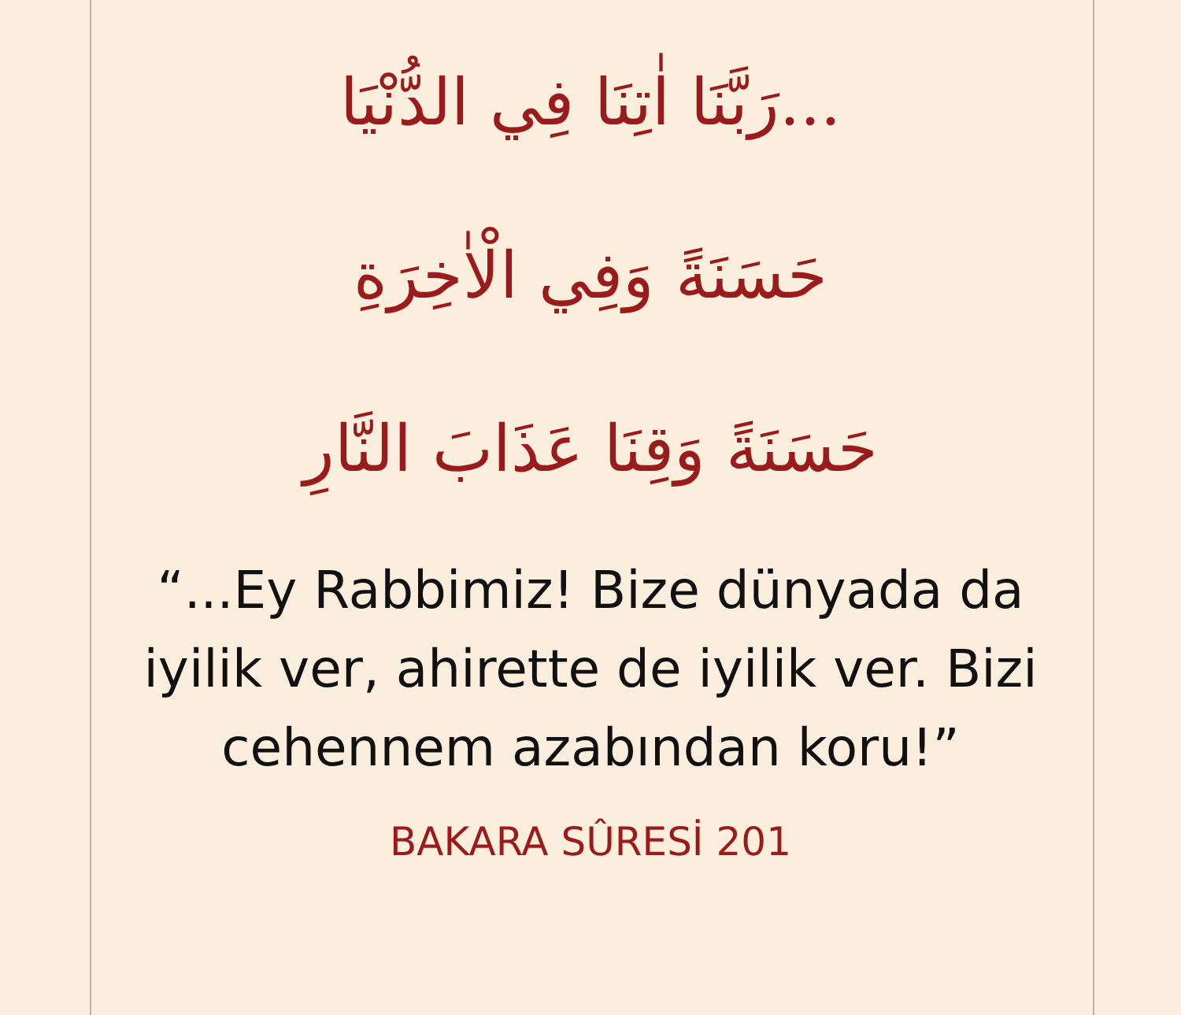...رَبَّنَا اٰتِنَا فِي الدُّنْيَا
حَسَنَةً وَفِي الْاٰخِرَةِ
حَسَنَةً وَقِنَا عَذَابَ النَّارِ
“...Ey Rabbimiz! Bize dünyada da iyilik ver, ahirette de iyilik ver. Bizi cehennem azabından koru!”
BAKARA SÛRESİ 201